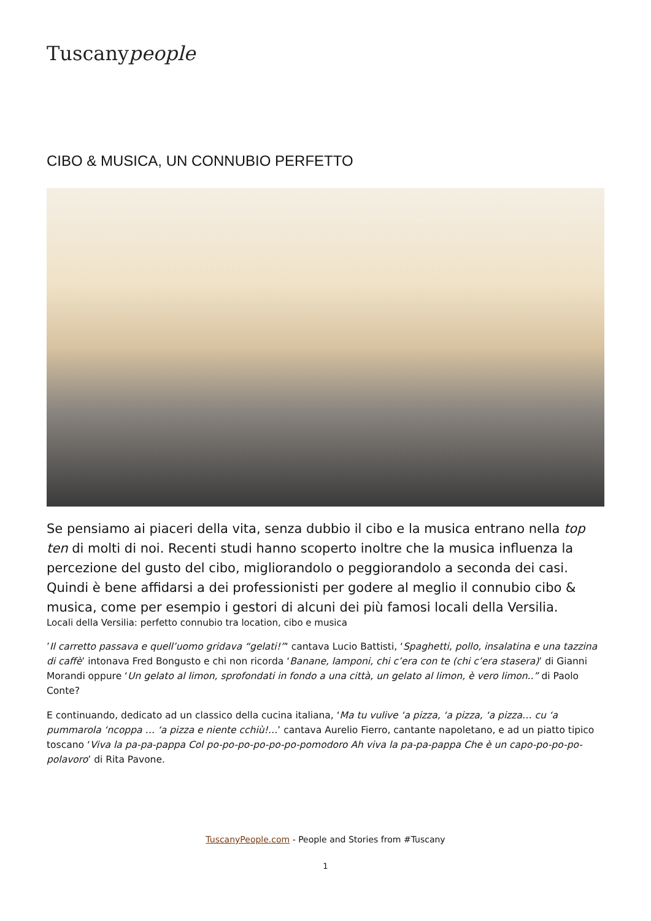Tuscanypeople
CIBO & MUSICA, UN CONNUBIO PERFETTO
Se pensiamo ai piaceri della vita, senza dubbio il cibo e la musica entrano nella top ten di molti di noi. Recenti studi hanno scoperto inoltre che la musica influenza la percezione del gusto del cibo, migliorandolo o peggiorandolo a seconda dei casi. Quindi è bene affidarsi a dei professionisti per godere al meglio il connubio cibo & musica, come per esempio i gestori di alcuni dei più famosi locali della Versilia.
Locali della Versilia: perfetto connubio tra location, cibo e musica
’Il carretto passava e quell’uomo gridava “gelati!”‘ cantava Lucio Battisti, ‘Spaghetti, pollo, insalatina e una tazzina di caffè’ intonava Fred Bongusto e chi non ricorda ‘Banane, lamponi, chi c’era con te (chi c’era stasera)’ di Gianni Morandi oppure ‘Un gelato al limon, sprofondati in fondo a una città, un gelato al limon, è vero limon..” di Paolo Conte?
E continuando, dedicato ad un classico della cucina italiana, ‘Ma tu vulive ‘a pizza, ‘a pizza, ‘a pizza… cu ‘a pummarola ‘ncoppa … ‘a pizza e niente cchiù!…’ cantava Aurelio Fierro, cantante napoletano, e ad un piatto tipico toscano ‘Viva la pa-pa-pappa Col po-po-po-po-po-po-pomodoro Ah viva la pa-pa-pappa Che è un capo-po-po-po-polavoro’ di Rita Pavone.
TuscanyPeople.com - People and Stories from #Tuscany
1